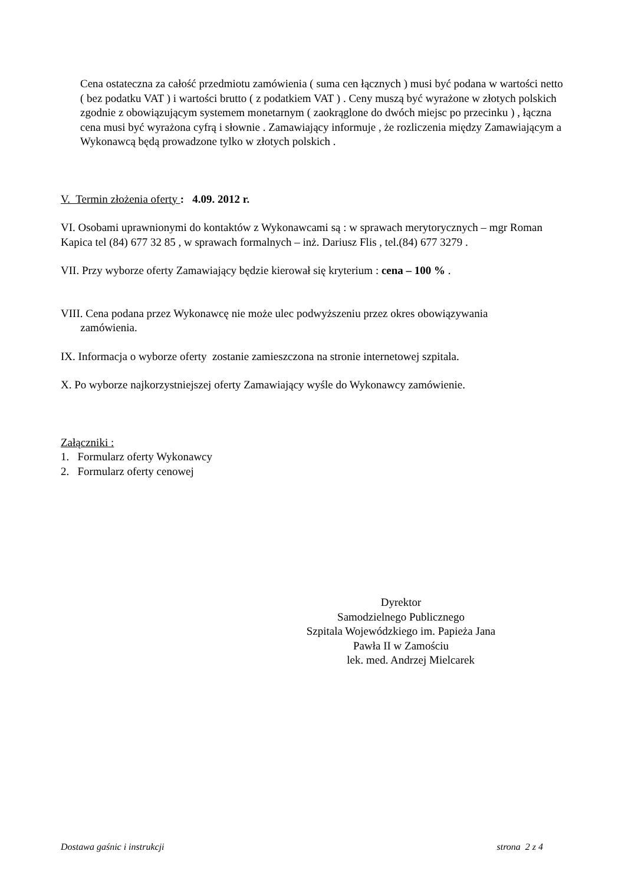Cena ostateczna za całość przedmiotu zamówienia ( suma cen łącznych ) musi być podana w wartości netto ( bez podatku VAT ) i wartości brutto ( z podatkiem VAT ) . Ceny muszą być wyrażone w złotych polskich zgodnie z obowiązującym systemem monetarnym ( zaokrąglone do dwóch miejsc po przecinku ) , łączna cena musi być wyrażona cyfrą i słownie . Zamawiający informuje , że rozliczenia między Zamawiającym a Wykonawcą będą prowadzone tylko w złotych polskich .
V. Termin złożenia oferty : 4.09. 2012 r.
VI. Osobami uprawnionymi do kontaktów z Wykonawcami są : w sprawach merytorycznych – mgr Roman Kapica tel (84) 677 32 85 , w sprawach formalnych – inż. Dariusz Flis , tel.(84) 677 3279 .
VII. Przy wyborze oferty Zamawiający będzie kierował się kryterium : cena – 100 % .
VIII. Cena podana przez Wykonawcę nie może ulec podwyższeniu przez okres obowiązywania
zamówienia.
IX. Informacja o wyborze oferty zostanie zamieszczona na stronie internetowej szpitala.
X. Po wyborze najkorzystniejszej oferty Zamawiający wyśle do Wykonawcy zamówienie.
Załączniki :
1. Formularz oferty Wykonawcy
2. Formularz oferty cenowej
Dyrektor
Samodzielnego Publicznego
Szpitala Wojewódzkiego im. Papieża Jana
Pawła II w Zamościu
lek. med. Andrzej Mielcarek
Dostawa gaśnic i instrukcji strona 2 z 4